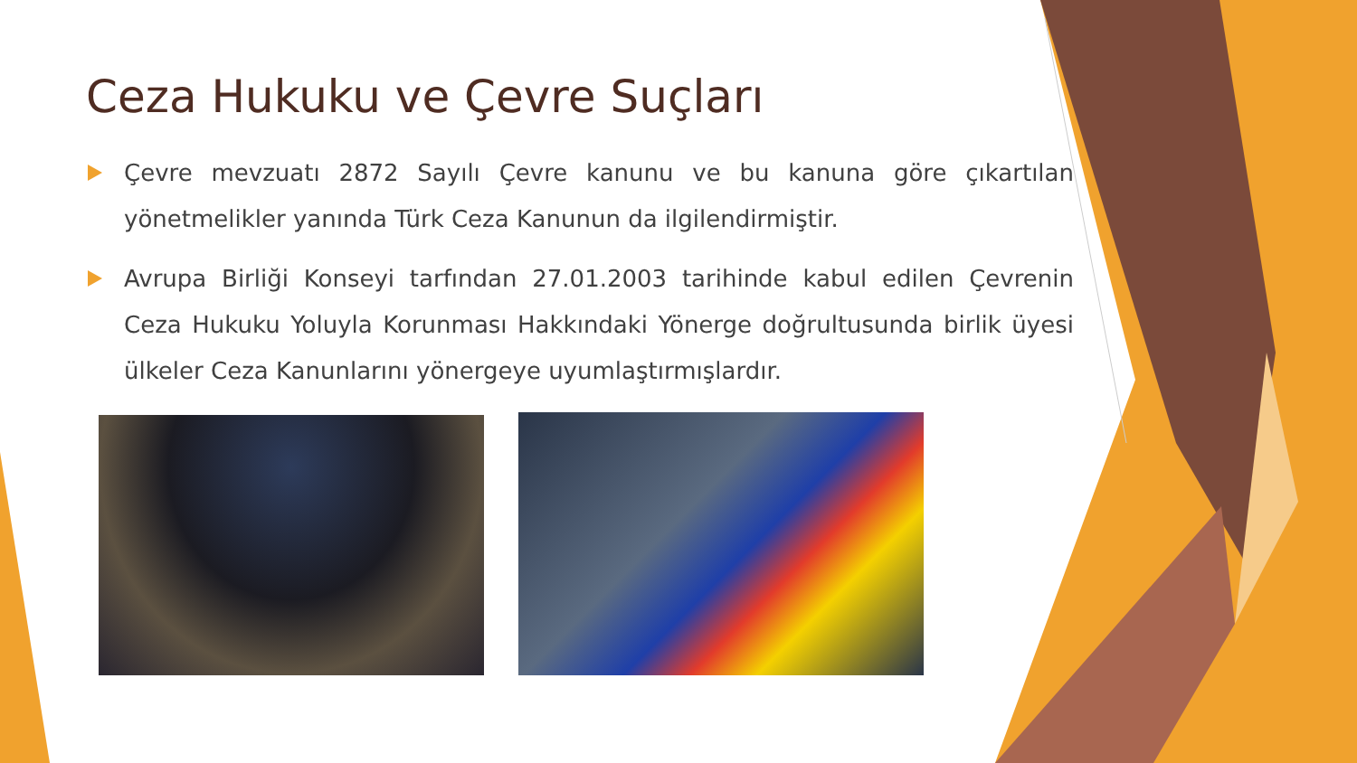Ceza Hukuku ve Çevre Suçları
Çevre mevzuatı 2872 Sayılı Çevre kanunu ve bu kanuna göre çıkartılan yönetmelikler yanında Türk Ceza Kanunun da ilgilendirmiştir.
Avrupa Birliği Konseyi tarfından 27.01.2003 tarihinde kabul edilen Çevrenin Ceza Hukuku Yoluyla Korunması Hakkındaki Yönerge doğrultusunda birlik üyesi ülkeler Ceza Kanunlarını yönergeye uyumlaştırmışlardır.